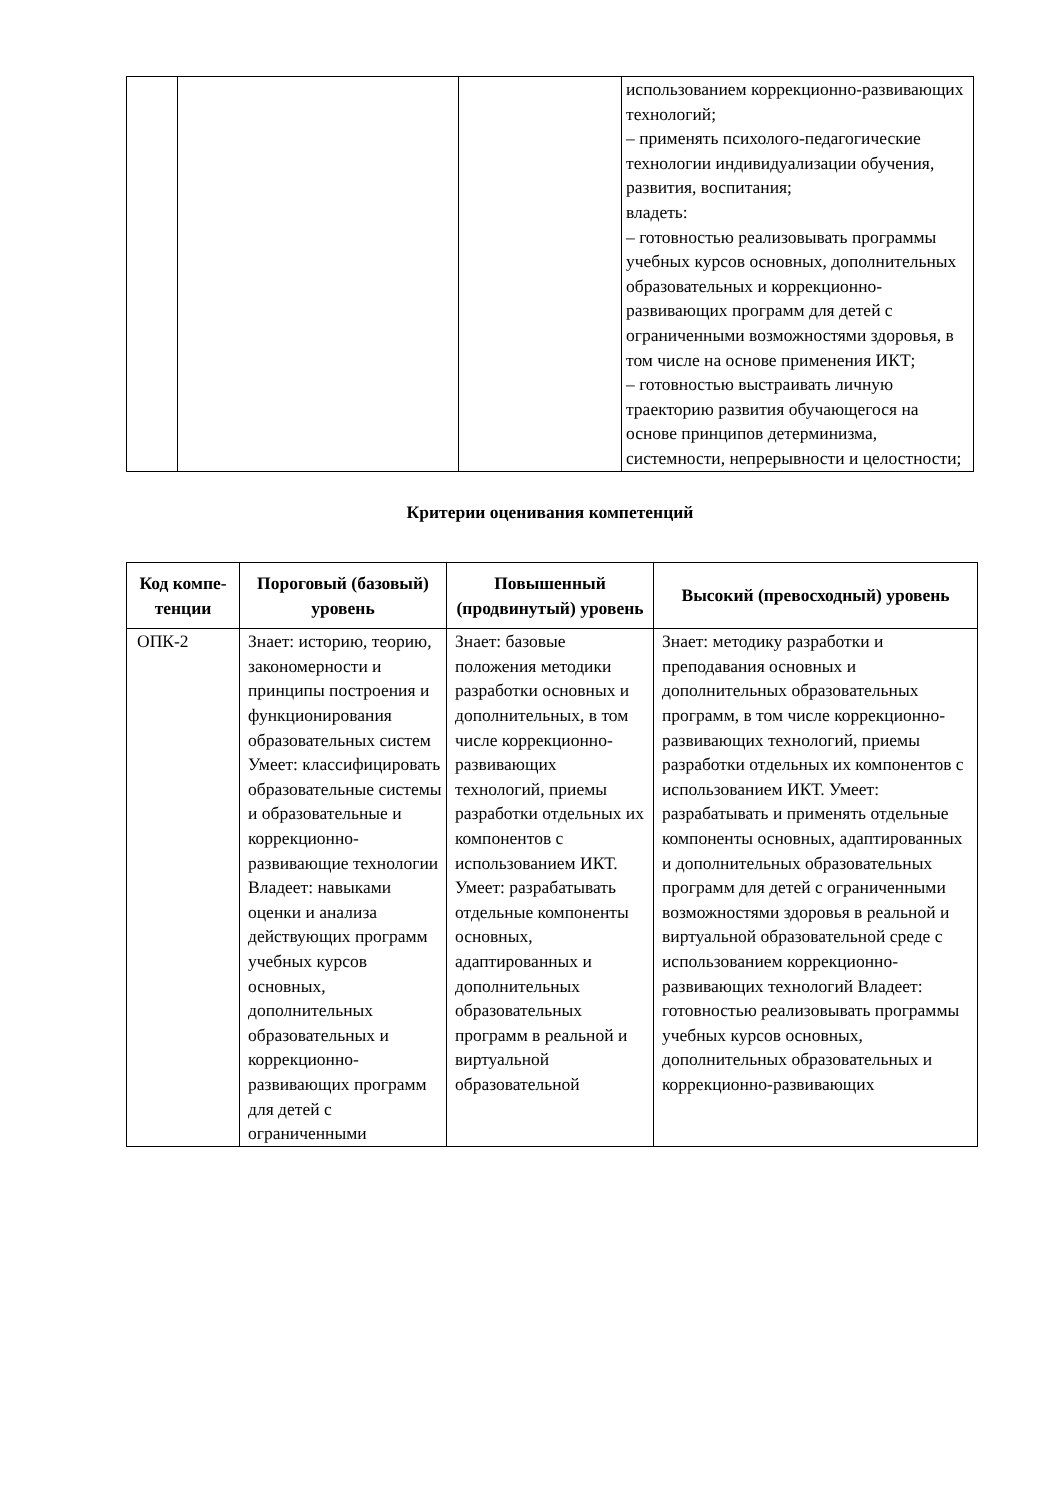| | | | использованием коррекционно-развивающих технологий; – применять психолого-педагогические технологии индивидуализации обучения, развития, воспитания; владеть: – готовностью реализовывать программы учебных курсов основных, дополнительных образовательных и коррекционно-развивающих программ для детей с ограниченными возможностями здоровья, в том числе на основе применения ИКТ; – готовностью выстраивать личную траекторию развития обучающегося на основе принципов детерминизма, системности, непрерывности и целостности; |
Критерии оценивания компетенций
| Код компе-тенции | Пороговый (базовый) уровень | Повышенный (продвинутый) уровень | Высокий (превосходный) уровень |
| --- | --- | --- | --- |
| ОПК-2 | Знает: историю, теорию, закономерности и принципы построения и функционирования образовательных систем Умеет: классифицировать образовательные системы и образовательные и коррекционно-развивающие технологии Владеет: навыками оценки и анализа действующих программ учебных курсов основных, дополнительных образовательных и коррекционно-развивающих программ для детей с ограниченными | Знает: базовые положения методики разработки основных и дополнительных, в том числе коррекционно-развивающих технологий, приемы разработки отдельных их компонентов с использованием ИКТ. Умеет: разрабатывать отдельные компоненты основных, адаптированных и дополнительных образовательных программ в реальной и виртуальной образовательной | Знает: методику разработки и преподавания основных и дополнительных образовательных программ, в том числе коррекционно-развивающих технологий, приемы разработки отдельных их компонентов с использованием ИКТ. Умеет: разрабатывать и применять отдельные компоненты основных, адаптированных и дополнительных образовательных программ для детей с ограниченными возможностями здоровья в реальной и виртуальной образовательной среде с использованием коррекционно-развивающих технологий Владеет: готовностью реализовывать программы учебных курсов основных, дополнительных образовательных и коррекционно-развивающих |